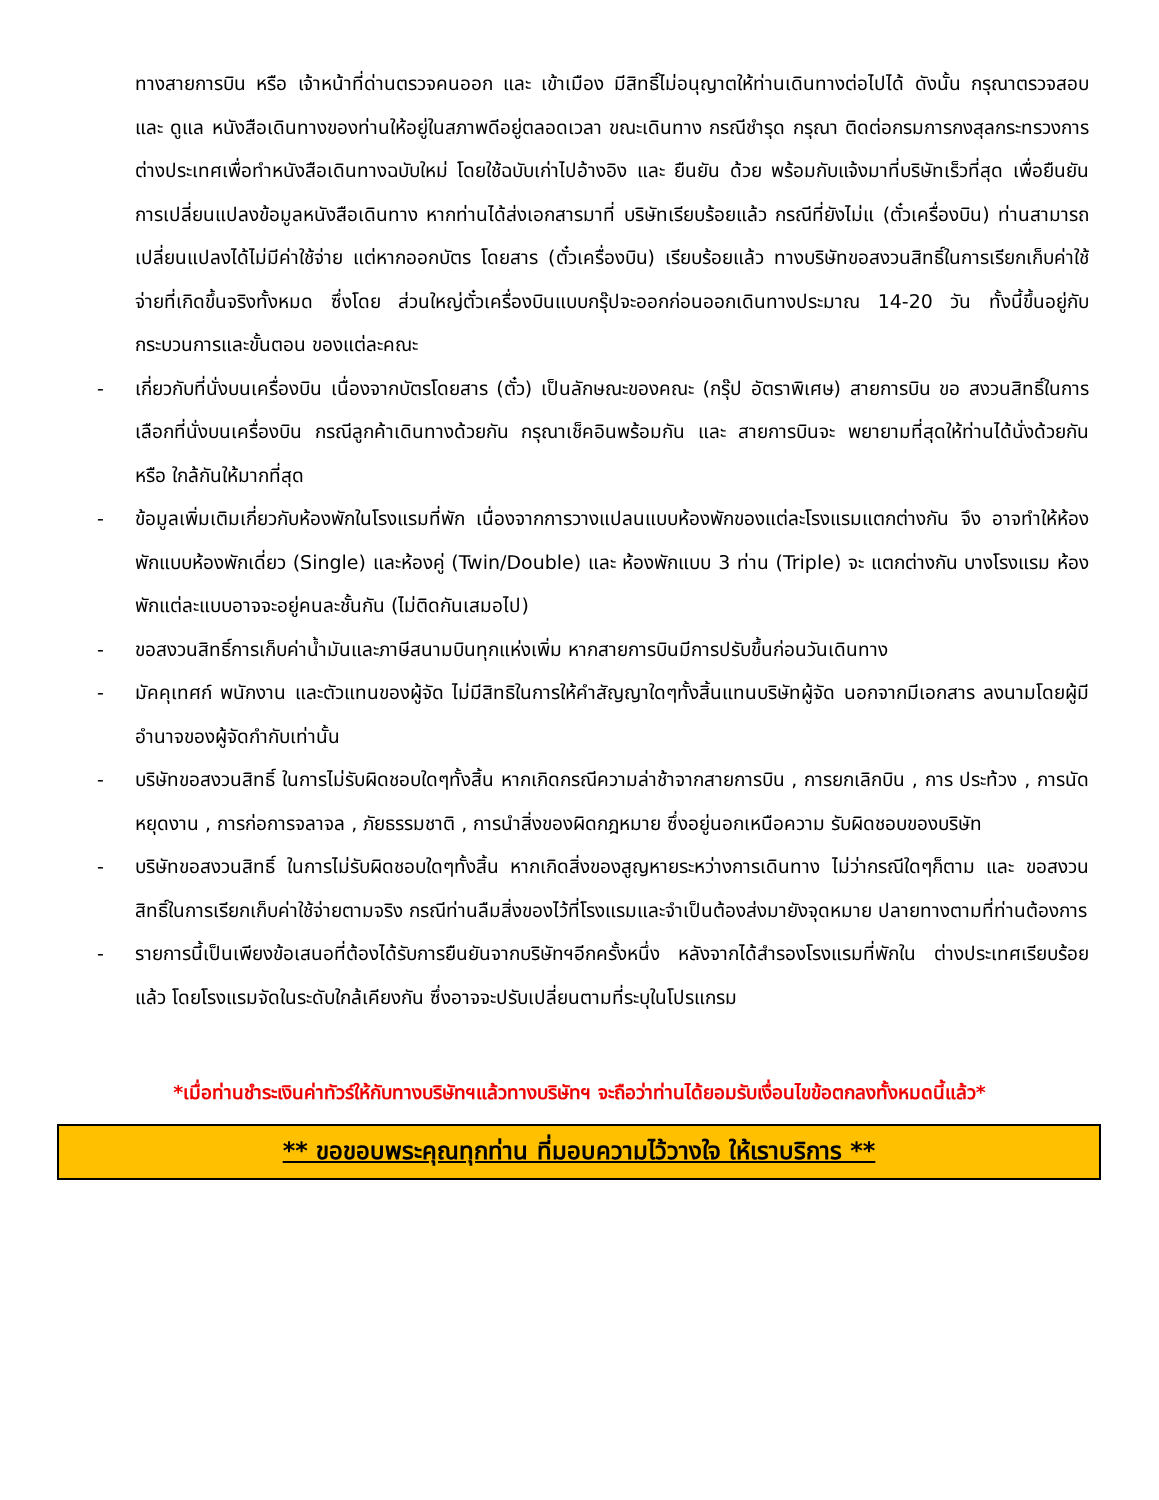ทางสายการบิน หรือ เจ้าหน้าที่ด่านตรวจคนออก และ เข้าเมือง มีสิทธิ์ไม่อนุญาตให้ท่านเดินทางต่อไปได้ ดังนั้น กรุณาตรวจสอบ และ ดูแล หนังสือเดินทางของท่านให้อยู่ในสภาพดีอยู่ตลอดเวลา ขณะเดินทาง กรณีชำรุด กรุณา ติดต่อกรมการกงสุลกระทรวงการต่างประเทศเพื่อทำหนังสือเดินทางฉบับใหม่ โดยใช้ฉบับเก่าไปอ้างอิง และ ยืนยัน ด้วย พร้อมกับแจ้งมาที่บริษัทเร็วที่สุด เพื่อยืนยันการเปลี่ยนแปลงข้อมูลหนังสือเดินทาง หากท่านได้ส่งเอกสารมาที่ บริษัทเรียบร้อยแล้ว กรณีที่ยังไม่แ (ตั๋วเครื่องบิน) ท่านสามารถเปลี่ยนแปลงได้ไม่มีค่าใช้จ่าย แต่หากออกบัตร โดยสาร (ตั๋วเครื่องบิน) เรียบร้อยแล้ว ทางบริษัทขอสงวนสิทธิ์ในการเรียกเก็บค่าใช้จ่ายที่เกิดขึ้นจริงทั้งหมด ซึ่งโดย ส่วนใหญ่ตั๋วเครื่องบินแบบกรุ๊ปจะออกก่อนออกเดินทางประมาณ 14-20 วัน ทั้งนี้ขึ้นอยู่กับกระบวนการและขั้นตอน ของแต่ละคณะ
- เกี่ยวกับที่นั่งบนเครื่องบิน เนื่องจากบัตรโดยสาร (ตั๋ว) เป็นลักษณะของคณะ (กรุ๊ป อัตราพิเศษ) สายการบิน ขอ สงวนสิทธิ์ในการเลือกที่นั่งบนเครื่องบิน กรณีลูกค้าเดินทางด้วยกัน กรุณาเช็คอินพร้อมกัน และ สายการบินจะ พยายามที่สุดให้ท่านได้นั่งด้วยกัน หรือ ใกล้กันให้มากที่สุด
- ข้อมูลเพิ่มเติมเกี่ยวกับห้องพักในโรงแรมที่พัก เนื่องจากการวางแปลนแบบห้องพักของแต่ละโรงแรมแตกต่างกัน จึง อาจทำให้ห้องพักแบบห้องพักเดี่ยว (Single) และห้องคู่ (Twin/Double) และ ห้องพักแบบ 3 ท่าน (Triple) จะ แตกต่างกัน บางโรงแรม ห้องพักแต่ละแบบอาจจะอยู่คนละชั้นกัน (ไม่ติดกันเสมอไป)
- ขอสงวนสิทธิ์การเก็บค่าน้ำมันและภาษีสนามบินทุกแห่งเพิ่ม หากสายการบินมีการปรับขึ้นก่อนวันเดินทาง
- มัคคุเทศก์ พนักงาน และตัวแทนของผู้จัด ไม่มีสิทธิในการให้คำสัญญาใดๆทั้งสิ้นแทนบริษัทผู้จัด นอกจากมีเอกสาร ลงนามโดยผู้มีอำนาจของผู้จัดกำกับเท่านั้น
- บริษัทขอสงวนสิทธิ์ ในการไม่รับผิดชอบใดๆทั้งสิ้น หากเกิดกรณีความล่าช้าจากสายการบิน , การยกเลิกบิน , การ ประท้วง , การนัดหยุดงาน , การก่อการจลาจล , ภัยธรรมชาติ , การนำสิ่งของผิดกฎหมาย ซึ่งอยู่นอกเหนือความ รับผิดชอบของบริษัท
- บริษัทขอสงวนสิทธิ์ ในการไม่รับผิดชอบใดๆทั้งสิ้น หากเกิดสิ่งของสูญหายระหว่างการเดินทาง ไม่ว่ากรณีใดๆก็ตาม และ ขอสงวนสิทธิ์ในการเรียกเก็บค่าใช้จ่ายตามจริง กรณีท่านลืมสิ่งของไว้ที่โรงแรมและจำเป็นต้องส่งมายังจุดหมาย ปลายทางตามที่ท่านต้องการ
- รายการนี้เป็นเพียงข้อเสนอที่ต้องได้รับการยืนยันจากบริษัทฯอีกครั้งหนึ่ง หลังจากได้สำรองโรงแรมที่พักใน ต่างประเทศเรียบร้อยแล้ว โดยโรงแรมจัดในระดับใกล้เคียงกัน ซึ่งอาจจะปรับเปลี่ยนตามที่ระบุในโปรแกรม
*เมื่อท่านชำระเงินค่าทัวร์ให้กับทางบริษัทฯแล้วทางบริษัทฯ จะถือว่าท่านได้ยอมรับเงื่อนไขข้อตกลงทั้งหมดนี้แล้ว*
** ขอขอบพระคุณทุกท่าน ที่มอบความไว้วางใจ ให้เราบริการ **